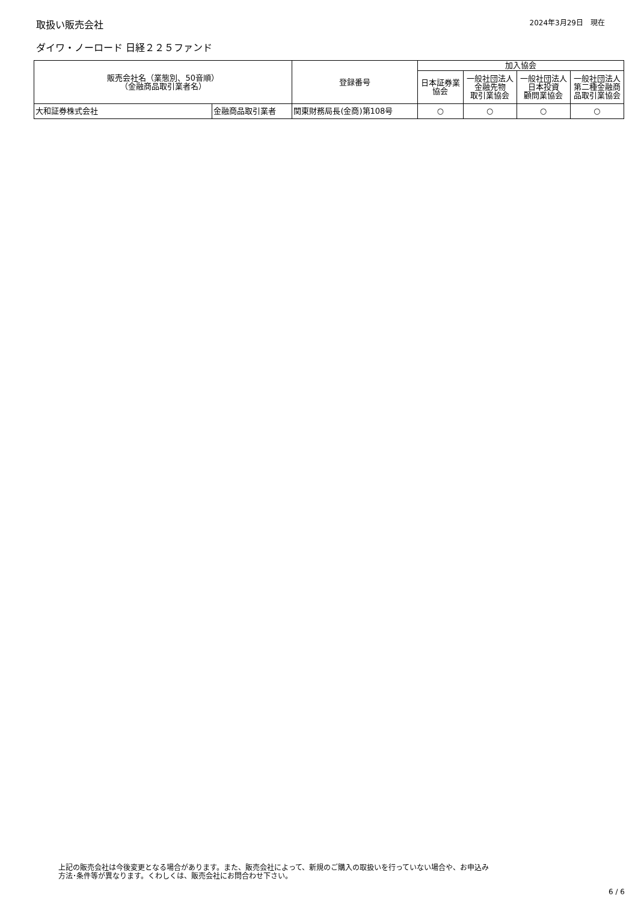取扱い販売会社
2024年3月29日　現在
ダイワ・ノーロード 日経２２５ファンド
| 販売会社名（業態別、50音順） （金融商品取引業者名） | | 登録番号 | 加入協会 | | | |
| --- | --- | --- | --- | --- | --- | --- |
| | | | 日本証券業 協会 | 一般社団法人 金融先物 取引業協会 | 一般社団法人 日本投資 顧問業協会 | 一般社団法人 第二種金融商 品取引業協会 |
| 大和証券株式会社 | 金融商品取引業者 | 関東財務局長(金商)第108号 | ○ | ○ | ○ | ○ |
上記の販売会社は今後変更となる場合があります。また、販売会社によって、新規のご購入の取扱いを行っていない場合や、お申込み
方法･条件等が異なります。くわしくは、販売会社にお問合わせ下さい。
6 / 6